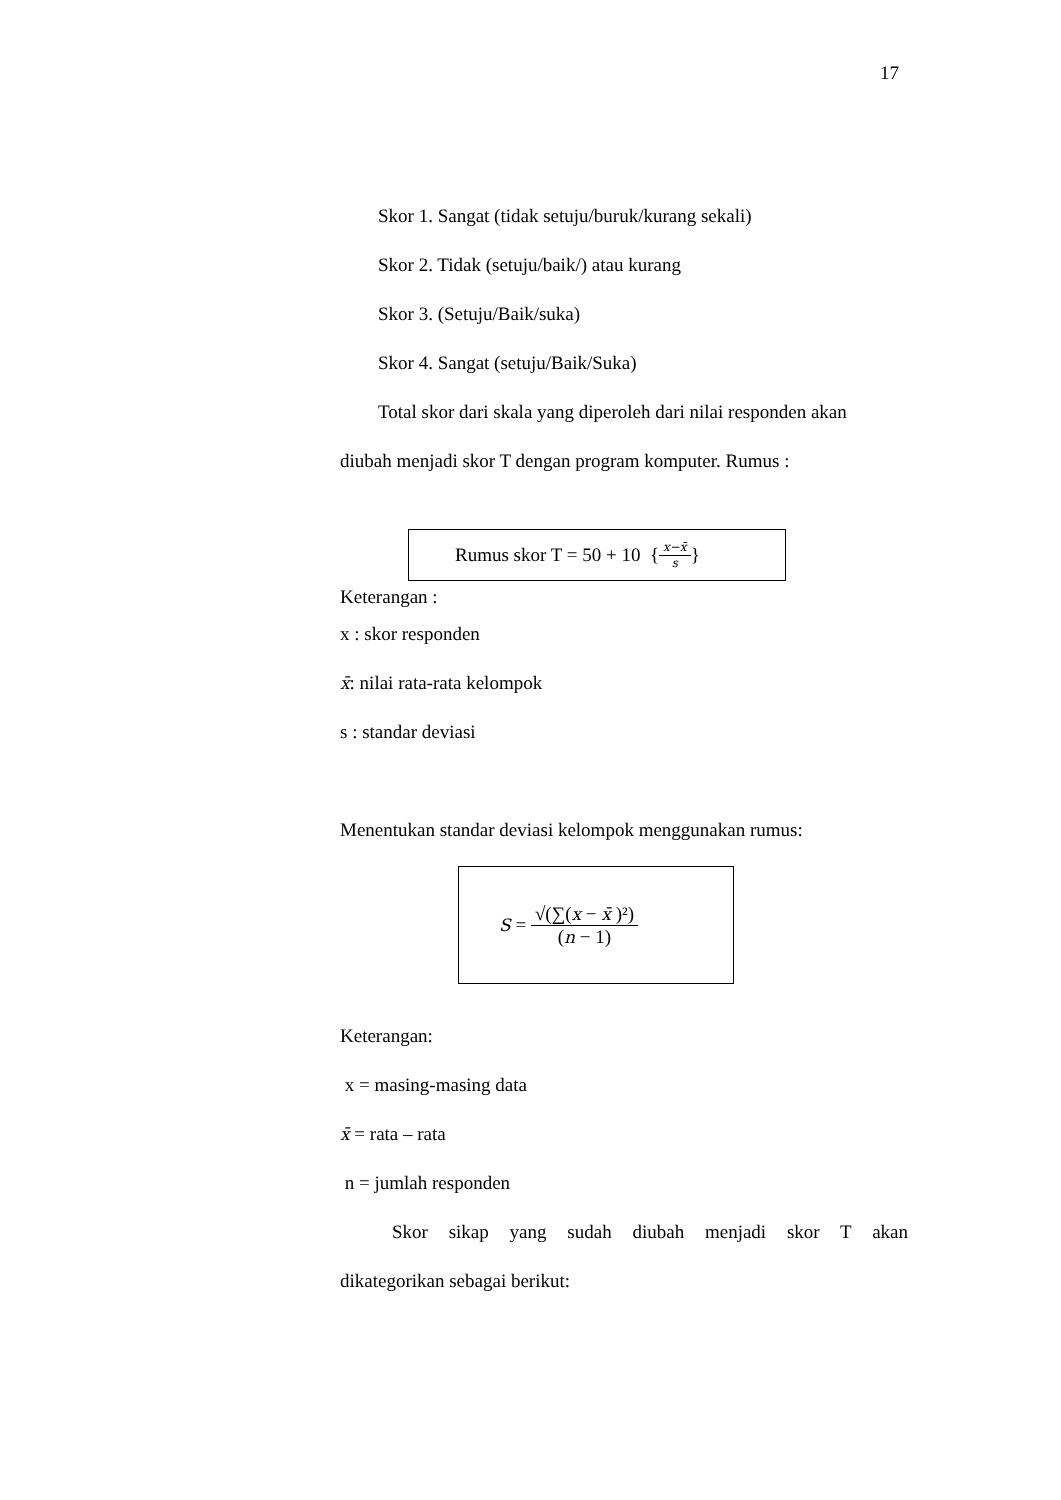17
Skor 1. Sangat (tidak setuju/buruk/kurang sekali)
Skor 2. Tidak (setuju/baik/) atau kurang
Skor 3. (Setuju/Baik/suka)
Skor 4. Sangat (setuju/Baik/Suka)
Total skor dari skala yang diperoleh dari nilai responden akan
diubah menjadi skor T dengan program komputer. Rumus :
Rumus skor T = 50 + 10 { x−x̄ s }
Keterangan :
x : skor responden
x̄: nilai rata-rata kelompok
s : standar deviasi
Menentukan standar deviasi kelompok menggunakan rumus:
S = √(∑(x − x̄ )²) (n − 1)
Keterangan:
x = masing-masing data
x̄ = rata – rata
n = jumlah responden
Skor sikap yang sudah diubah menjadi skor T akan
dikategorikan sebagai berikut: